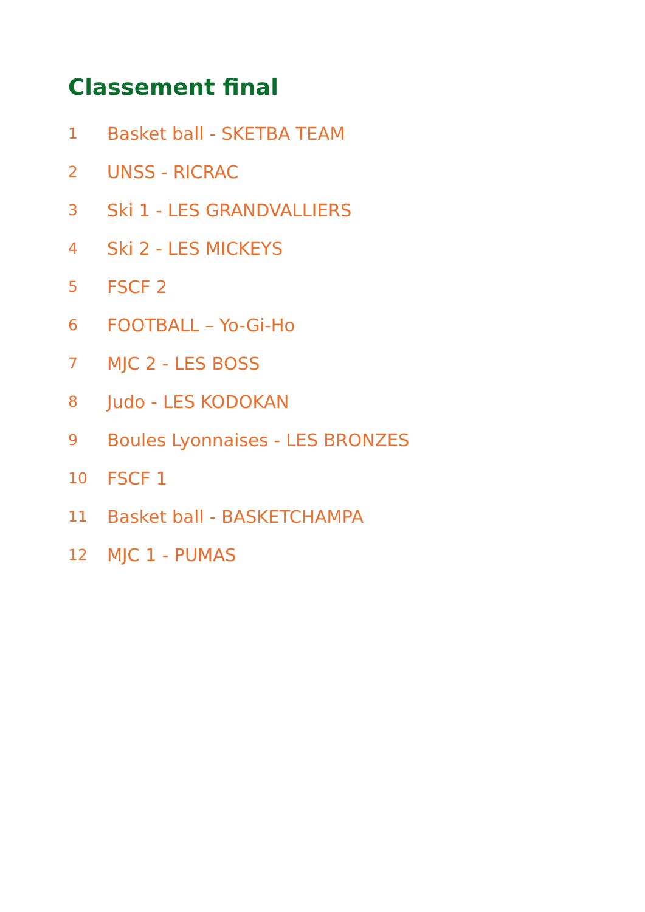Classement final
1 Basket ball - SKETBA TEAM
2 UNSS - RICRAC
3 Ski 1 - LES GRANDVALLIERS
4 Ski 2 - LES MICKEYS
5 FSCF 2
6 FOOTBALL – Yo-Gi-Ho
7 MJC 2 - LES BOSS
8 Judo - LES KODOKAN
9 Boules Lyonnaises - LES BRONZES
10 FSCF 1
11 Basket ball - BASKETCHAMPA
12 MJC 1 - PUMAS